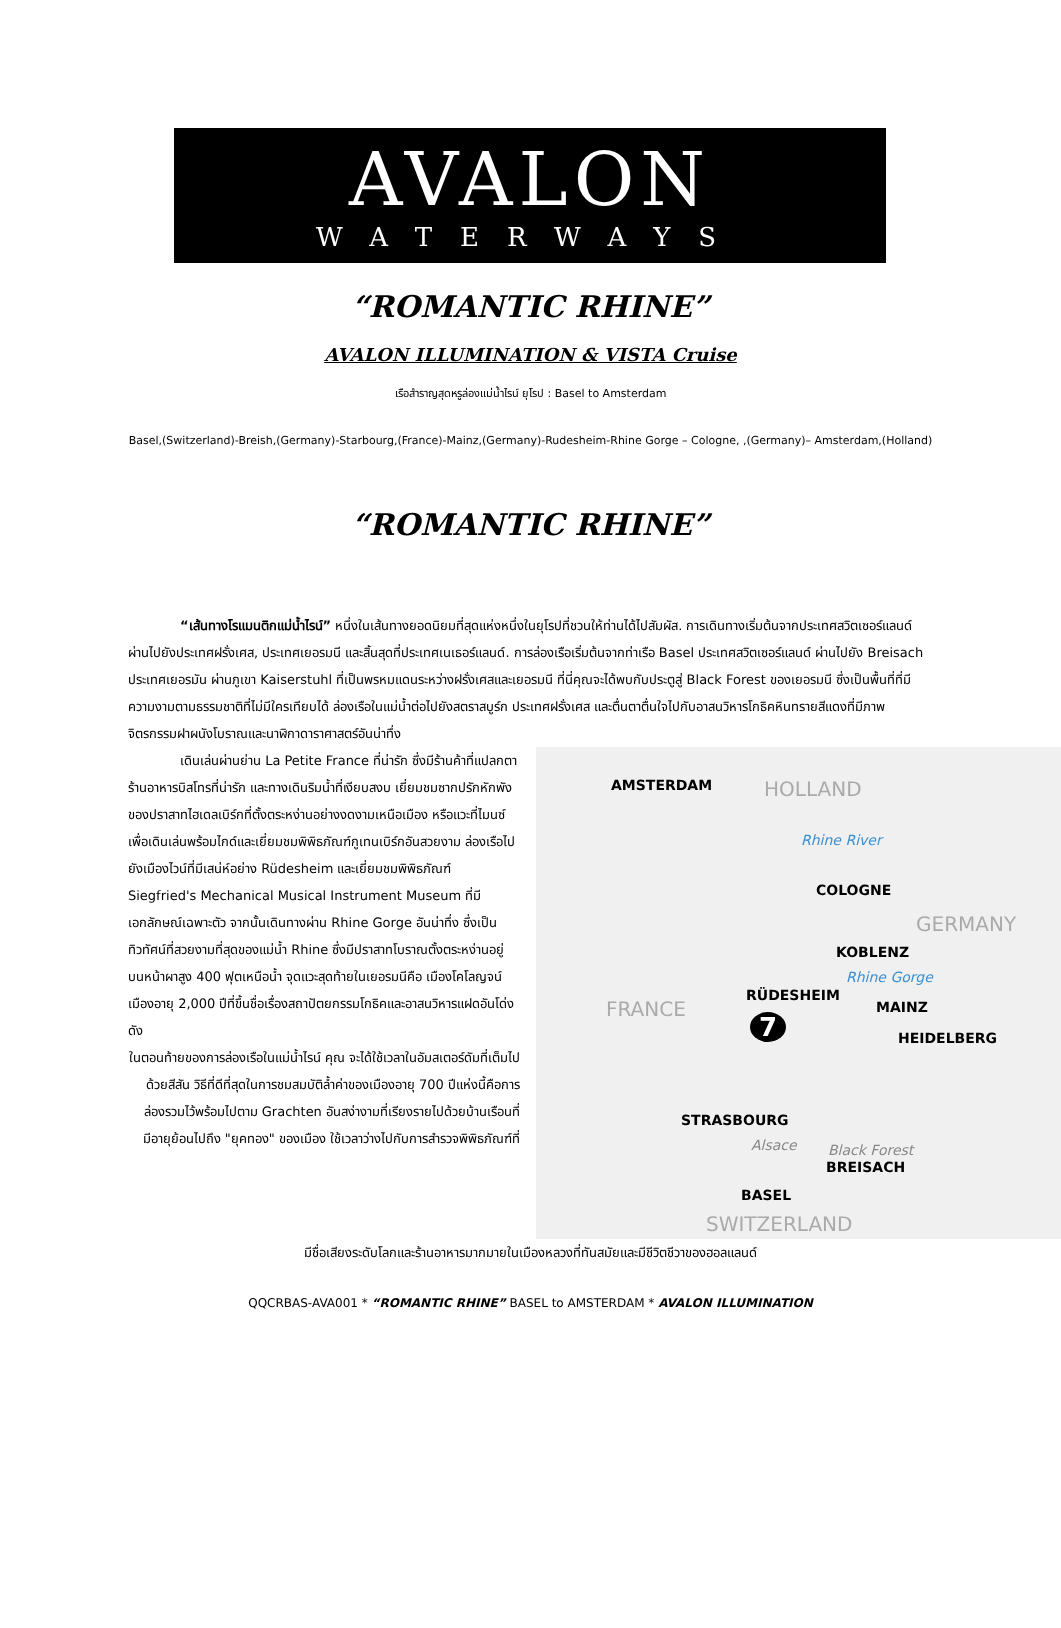AVALON
WATERWAYS
“ROMANTIC RHINE”
AVALON ILLUMINATION & VISTA Cruise
เรือสำราญสุดหรูล่องแม่น้ำไรน์ ยุโรป : Basel to Amsterdam
Basel,(Switzerland)-Breish,(Germany)-Starbourg,(France)-Mainz,(Germany)-Rudesheim-Rhine Gorge – Cologne, ,(Germany)– Amsterdam,(Holland)
“ROMANTIC RHINE”
    “เส้นทางโรแมนติกแม่น้ำไรน์” หนึ่งในเส้นทางยอดนิยมที่สุดแห่งหนึ่งในยุโรปที่ชวนให้ท่านได้ไปสัมผัส. การเดินทางเริ่มต้นจากประเทศสวิตเซอร์แลนด์ ผ่านไปยังประเทศฝรั่งเศส, ประเทศเยอรมนี และสิ้นสุดที่ประเทศเนเธอร์แลนด์. การล่องเรือเริ่มต้นจากท่าเรือ Basel ประเทศสวิตเซอร์แลนด์ ผ่านไปยัง Breisach ประเทศเยอรมัน ผ่านภูเขา Kaiserstuhl ที่เป็นพรหมแดนระหว่างฝรั่งเศสและเยอรมนี ที่นี่คุณจะได้พบกับประตูสู่ Black Forest ของเยอรมนี ซึ่งเป็นพื้นที่ที่มีความงามตามธรรมชาติที่ไม่มีใครเทียบได้ ล่องเรือในแม่น้ำต่อไปยังสตราสบูร์ก ประเทศฝรั่งเศส และตื่นตาตื่นใจไปกับอาสนวิหารโกธิคหินทรายสีแดงที่มีภาพจิตรกรรมฝาผนังโบราณและนาฬิกาดาราศาสตร์อันน่าทึ่ง
    เดินเล่นผ่านย่าน La Petite France ที่น่ารัก ซึ่งมีร้านค้าที่แปลกตา ร้านอาหารบิสโทรที่น่ารัก และทางเดินริมน้ำที่เงียบสงบ เยี่ยมชมซากปรักหักพังของปราสาทไฮเดลเบิร์กที่ตั้งตระหง่านอย่างงดงามเหนือเมือง หรือแวะที่ไมนซ์เพื่อเดินเล่นพร้อมไกด์และเยี่ยมชมพิพิธภัณฑ์กูเทนเบิร์กอันสวยงาม ล่องเรือไปยังเมืองไวน์ที่มีเสน่ห์อย่าง Rüdesheim และเยี่ยมชมพิพิธภัณฑ์ Siegfried's Mechanical Musical Instrument Museum ที่มีเอกลักษณ์เฉพาะตัว จากนั้นเดินทางผ่าน Rhine Gorge อันน่าทึ่ง ซึ่งเป็นทิวทัศน์ที่สวยงามที่สุดของแม่น้ำ Rhine ซึ่งมีปราสาทโบราณตั้งตระหง่านอยู่บนหน้าผาสูง 400 ฟุตเหนือน้ำ จุดแวะสุดท้ายในเยอรมนีคือ เมืองโคโลญจน์ เมืองอายุ 2,000 ปีที่ขึ้นชื่อเรื่องสถาปัตยกรรมโกธิคและอาสนวิหารแฝดอันโด่งดัง
ในตอนท้ายของการล่องเรือในแม่น้ำไรน์ คุณ จะได้ใช้เวลาในอัมสเตอร์ดัมที่เต็มไปด้วยสีสัน วิธีที่ดีที่สุดในการชมสมบัติล้ำค่าของเมืองอายุ 700 ปีแห่งนี้คือการล่องรวมไว้พร้อมไปตาม Grachten อันสง่างามที่เรียงรายไปด้วยบ้านเรือนที่มีอายุย้อนไปถึง "ยุคทอง" ของเมือง ใช้เวลาว่างไปกับการสำรวจพิพิธภัณฑ์ที่
AMSTERDAM HOLLAND
Rhine River
COLOGNE
GERMANY
KOBLENZ
Rhine Gorge
RÜDESHEIM
MAINZ
FRANCE
HEIDELBERG
7
STRASBOURG
Alsace Black Forest
BREISACH
BASEL
SWITZERLAND
มีชื่อเสียงระดับโลกและร้านอาหารมากมายในเมืองหลวงที่ทันสมัยและมีชีวิตชีวาของฮอลแลนด์
QQCRBAS-AVA001 * “ROMANTIC RHINE” BASEL to AMSTERDAM * AVALON ILLUMINATION